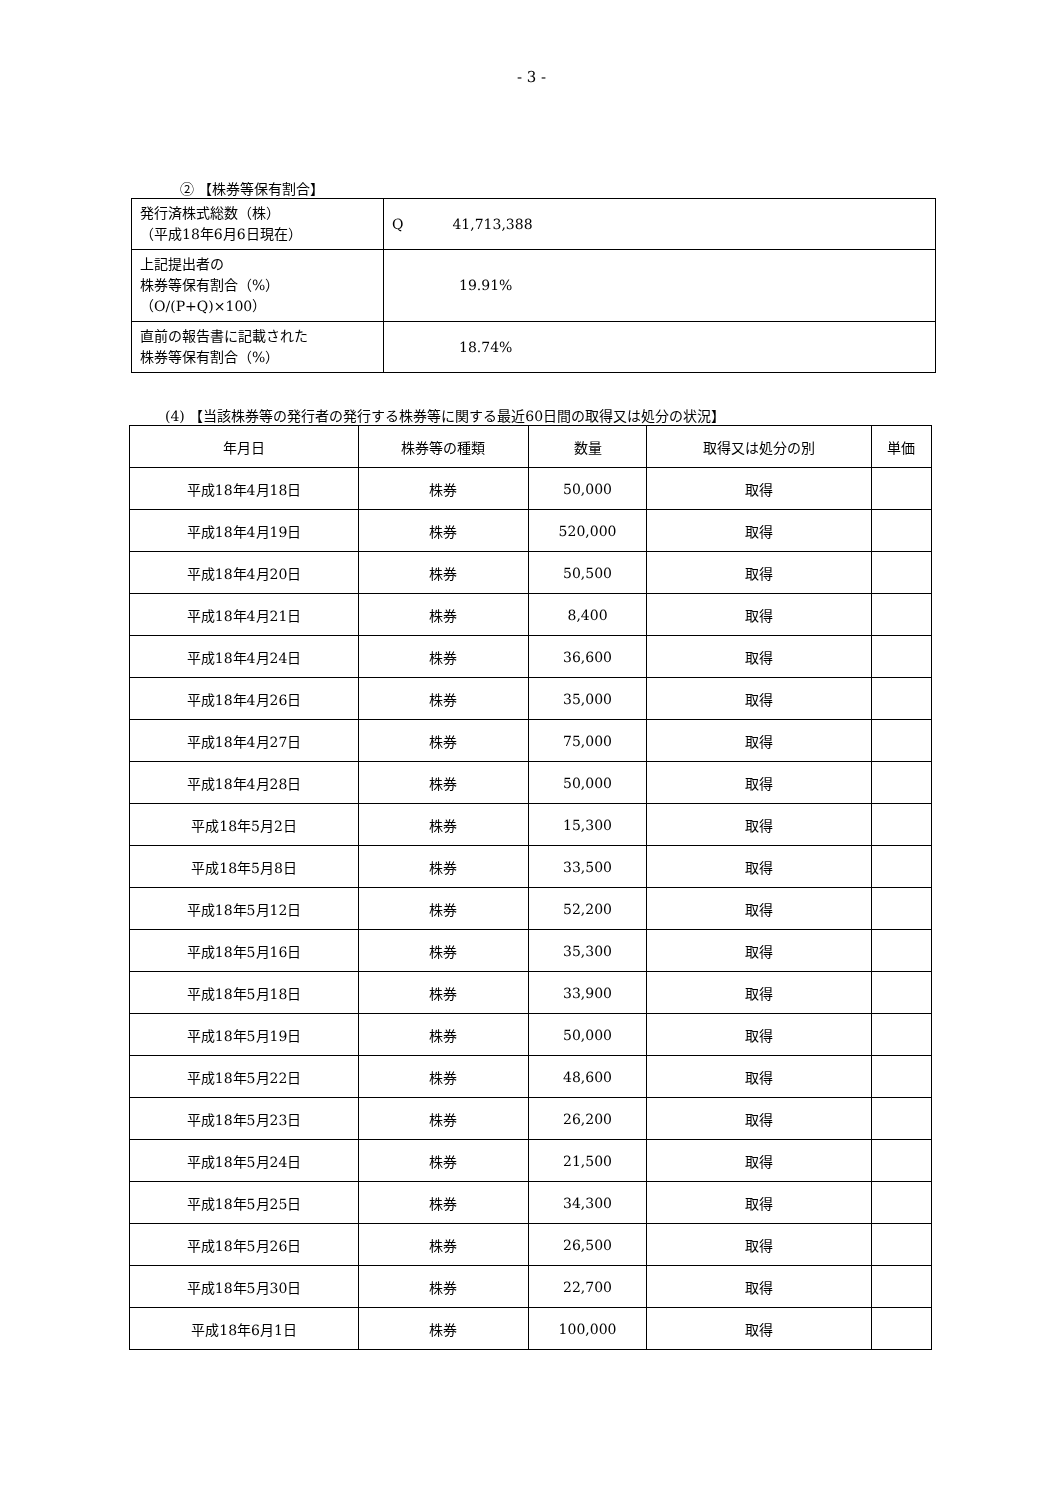- 3 -
② 【株券等保有割合】
| 発行済株式総数（株） （平成18年6月6日現在） | Q 41,713,388 |
| 上記提出者の 株券等保有割合（%） （O/(P+Q)×100） | 19.91% |
| 直前の報告書に記載された 株券等保有割合（%） | 18.74% |
(4) 【当該株券等の発行者の発行する株券等に関する最近60日間の取得又は処分の状況】
| 年月日 | 株券等の種類 | 数量 | 取得又は処分の別 | 単価 |
| --- | --- | --- | --- | --- |
| 平成18年4月18日 | 株券 | 50,000 | 取得 | |
| 平成18年4月19日 | 株券 | 520,000 | 取得 | |
| 平成18年4月20日 | 株券 | 50,500 | 取得 | |
| 平成18年4月21日 | 株券 | 8,400 | 取得 | |
| 平成18年4月24日 | 株券 | 36,600 | 取得 | |
| 平成18年4月26日 | 株券 | 35,000 | 取得 | |
| 平成18年4月27日 | 株券 | 75,000 | 取得 | |
| 平成18年4月28日 | 株券 | 50,000 | 取得 | |
| 平成18年5月2日 | 株券 | 15,300 | 取得 | |
| 平成18年5月8日 | 株券 | 33,500 | 取得 | |
| 平成18年5月12日 | 株券 | 52,200 | 取得 | |
| 平成18年5月16日 | 株券 | 35,300 | 取得 | |
| 平成18年5月18日 | 株券 | 33,900 | 取得 | |
| 平成18年5月19日 | 株券 | 50,000 | 取得 | |
| 平成18年5月22日 | 株券 | 48,600 | 取得 | |
| 平成18年5月23日 | 株券 | 26,200 | 取得 | |
| 平成18年5月24日 | 株券 | 21,500 | 取得 | |
| 平成18年5月25日 | 株券 | 34,300 | 取得 | |
| 平成18年5月26日 | 株券 | 26,500 | 取得 | |
| 平成18年5月30日 | 株券 | 22,700 | 取得 | |
| 平成18年6月1日 | 株券 | 100,000 | 取得 | |